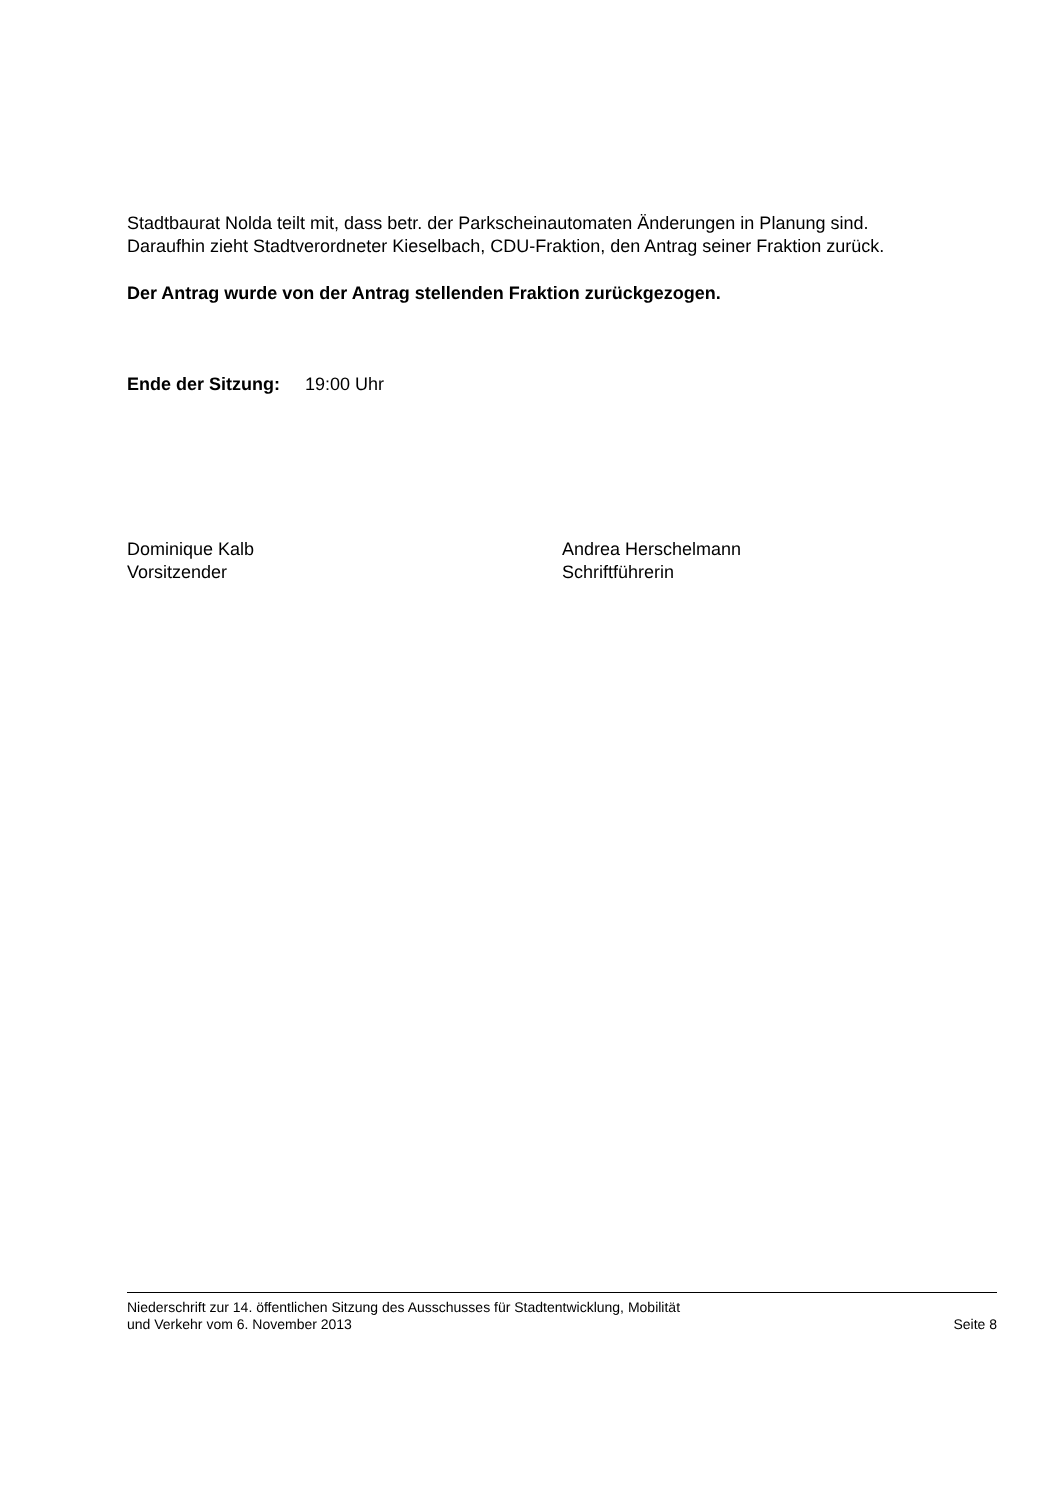Stadtbaurat Nolda teilt mit, dass betr. der Parkscheinautomaten Änderungen in Planung sind.
Daraufhin zieht Stadtverordneter Kieselbach, CDU-Fraktion, den Antrag seiner Fraktion zurück.
Der Antrag wurde von der Antrag stellenden Fraktion zurückgezogen.
Ende der Sitzung: 19:00 Uhr
Dominique Kalb
Vorsitzender
Andrea Herschelmann
Schriftführerin
Niederschrift zur 14. öffentlichen Sitzung des Ausschusses für Stadtentwicklung, Mobilität
und Verkehr vom 6. November 2013 Seite 8